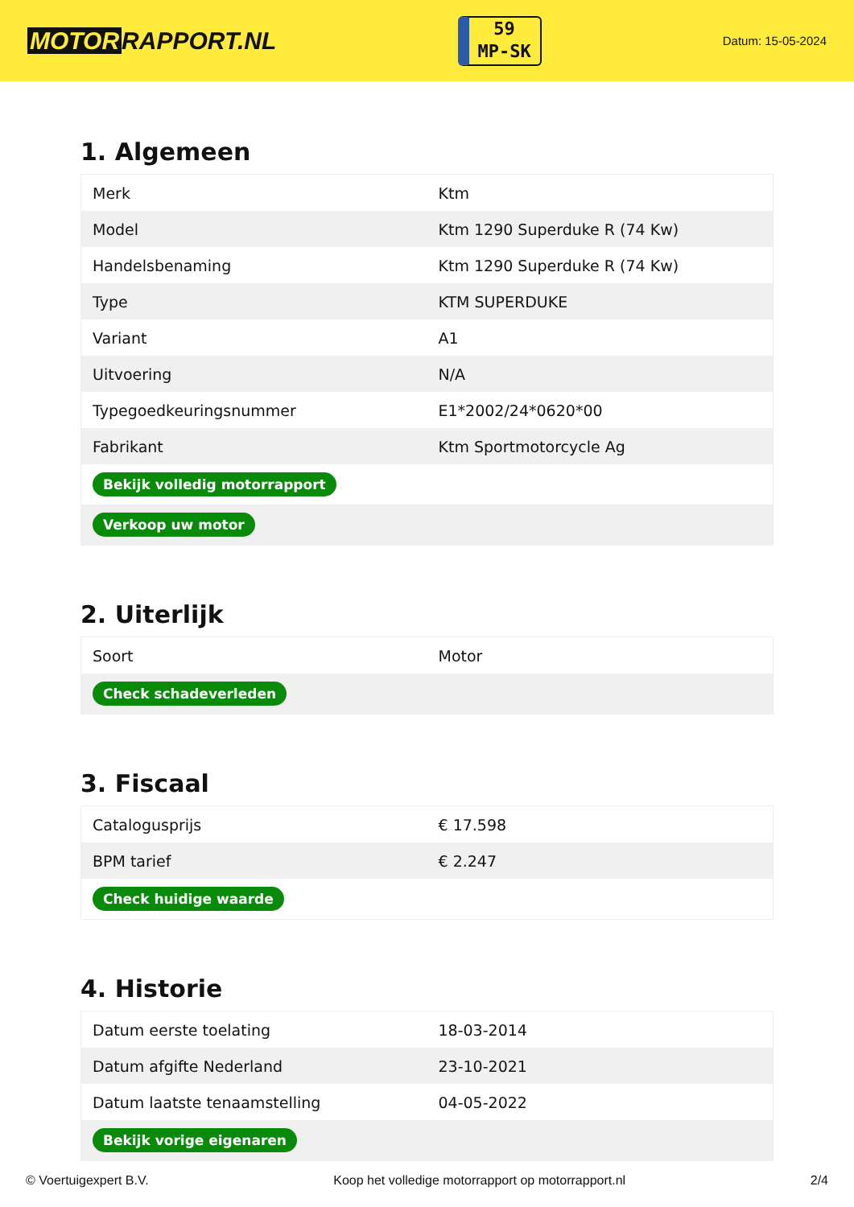MOTOR RAPPORT.NL
59
MP-SK
Datum: 15-05-2024
1. Algemeen
| Merk | Ktm |
| Model | Ktm 1290 Superduke R (74 Kw) |
| Handelsbenaming | Ktm 1290 Superduke R (74 Kw) |
| Type | KTM SUPERDUKE |
| Variant | A1 |
| Uitvoering | N/A |
| Typegoedkeuringsnummer | E1*2002/24*0620*00 |
| Fabrikant | Ktm Sportmotorcycle Ag |
| Bekijk volledig motorrapport | |
| Verkoop uw motor | |
2. Uiterlijk
| Soort | Motor |
| Check schadeverleden | |
3. Fiscaal
| Catalogusprijs | € 17.598 |
| BPM tarief | € 2.247 |
| Check huidige waarde | |
4. Historie
| Datum eerste toelating | 18-03-2014 |
| Datum afgifte Nederland | 23-10-2021 |
| Datum laatste tenaamstelling | 04-05-2022 |
| Bekijk vorige eigenaren | |
© Voertuigexpert B.V. Koop het volledige motorrapport op motorrapport.nl 2/4